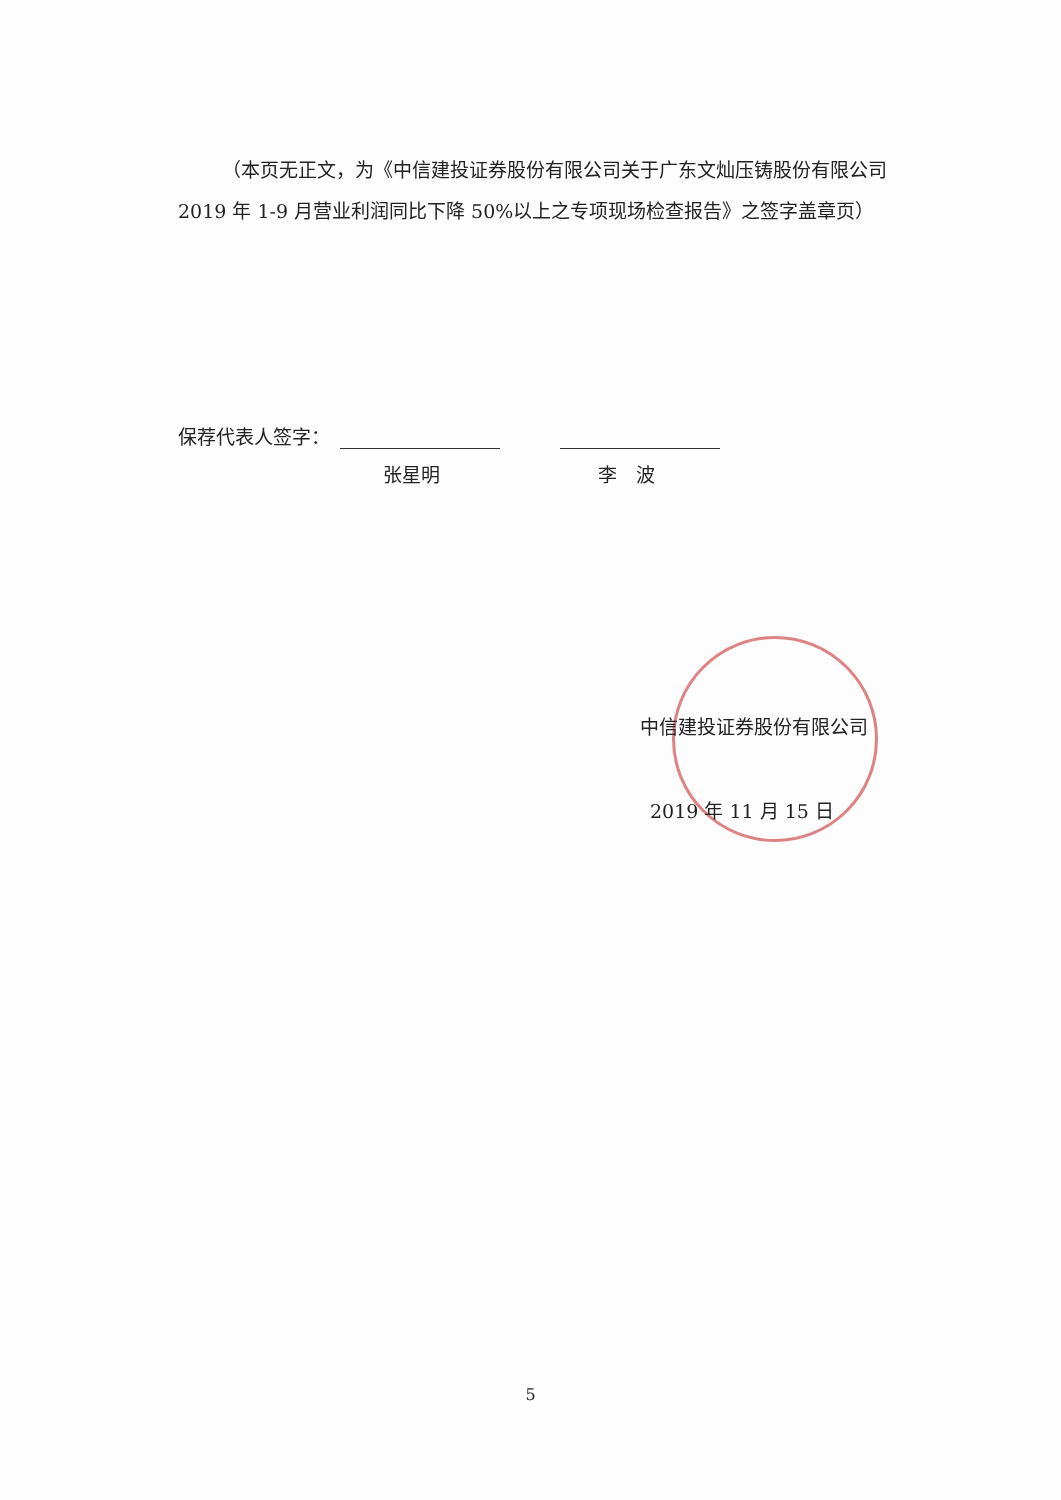（本页无正文，为《中信建投证券股份有限公司关于广东文灿压铸股份有限公司 2019 年 1-9 月营业利润同比下降 50%以上之专项现场检查报告》之签字盖章页）
保荐代表人签字：
张星明 李　波
中信建投证券股份有限公司
2019 年 11 月 15 日
5